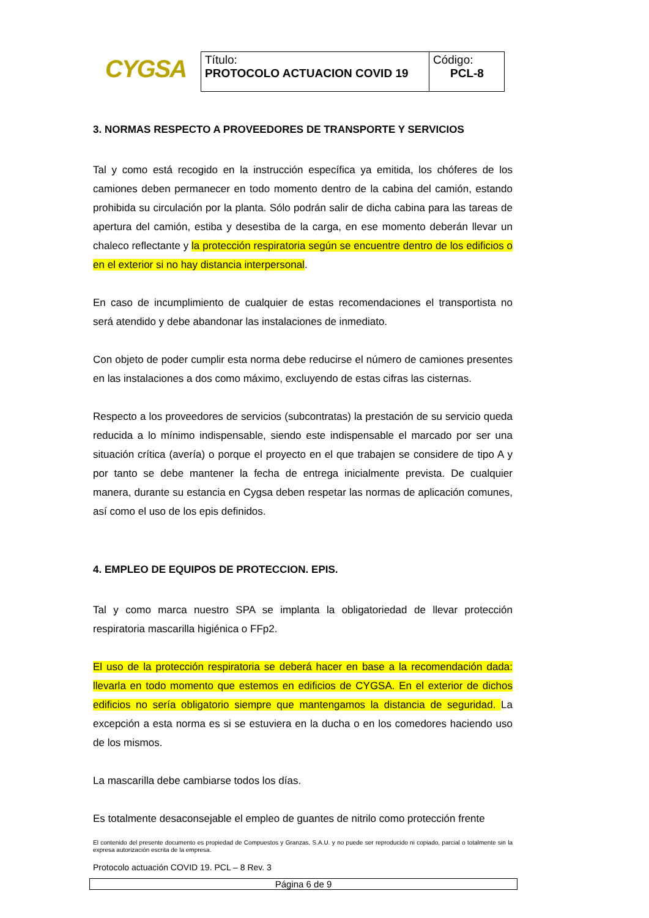CYGSA
| Título: PROTOCOLO ACTUACION COVID 19 | Código: PCL-8 |
3. NORMAS RESPECTO A PROVEEDORES DE TRANSPORTE Y SERVICIOS
Tal y como está recogido en la instrucción específica ya emitida, los chóferes de los camiones deben permanecer en todo momento dentro de la cabina del camión, estando prohibida su circulación por la planta. Sólo podrán salir de dicha cabina para las tareas de apertura del camión, estiba y desestiba de la carga, en ese momento deberán llevar un chaleco reflectante y la protección respiratoria según se encuentre dentro de los edificios o en el exterior si no hay distancia interpersonal.
En caso de incumplimiento de cualquier de estas recomendaciones el transportista no será atendido y debe abandonar las instalaciones de inmediato.
Con objeto de poder cumplir esta norma debe reducirse el número de camiones presentes en las instalaciones a dos como máximo, excluyendo de estas cifras las cisternas.
Respecto a los proveedores de servicios (subcontratas) la prestación de su servicio queda reducida a lo mínimo indispensable, siendo este indispensable el marcado por ser una situación crítica (avería) o porque el proyecto en el que trabajen se considere de tipo A y por tanto se debe mantener la fecha de entrega inicialmente prevista. De cualquier manera, durante su estancia en Cygsa deben respetar las normas de aplicación comunes, así como el uso de los epis definidos.
4. EMPLEO DE EQUIPOS DE PROTECCION. EPIS.
Tal y como marca nuestro SPA se implanta la obligatoriedad de llevar protección respiratoria mascarilla higiénica o FFp2.
El uso de la protección respiratoria se deberá hacer en base a la recomendación dada: llevarla en todo momento que estemos en edificios de CYGSA. En el exterior de dichos edificios no sería obligatorio siempre que mantengamos la distancia de seguridad. La excepción a esta norma es si se estuviera en la ducha o en los comedores haciendo uso de los mismos.
La mascarilla debe cambiarse todos los días.
Es totalmente desaconsejable el empleo de guantes de nitrilo como protección frente
El contenido del presente documento es propiedad de Compuestos y Granzas, S.A.U. y no puede ser reproducido ni copiado, parcial o totalmente sin la expresa autorización escrita de la empresa.
Protocolo actuación COVID 19. PCL – 8 Rev. 3
Página 6 de 9